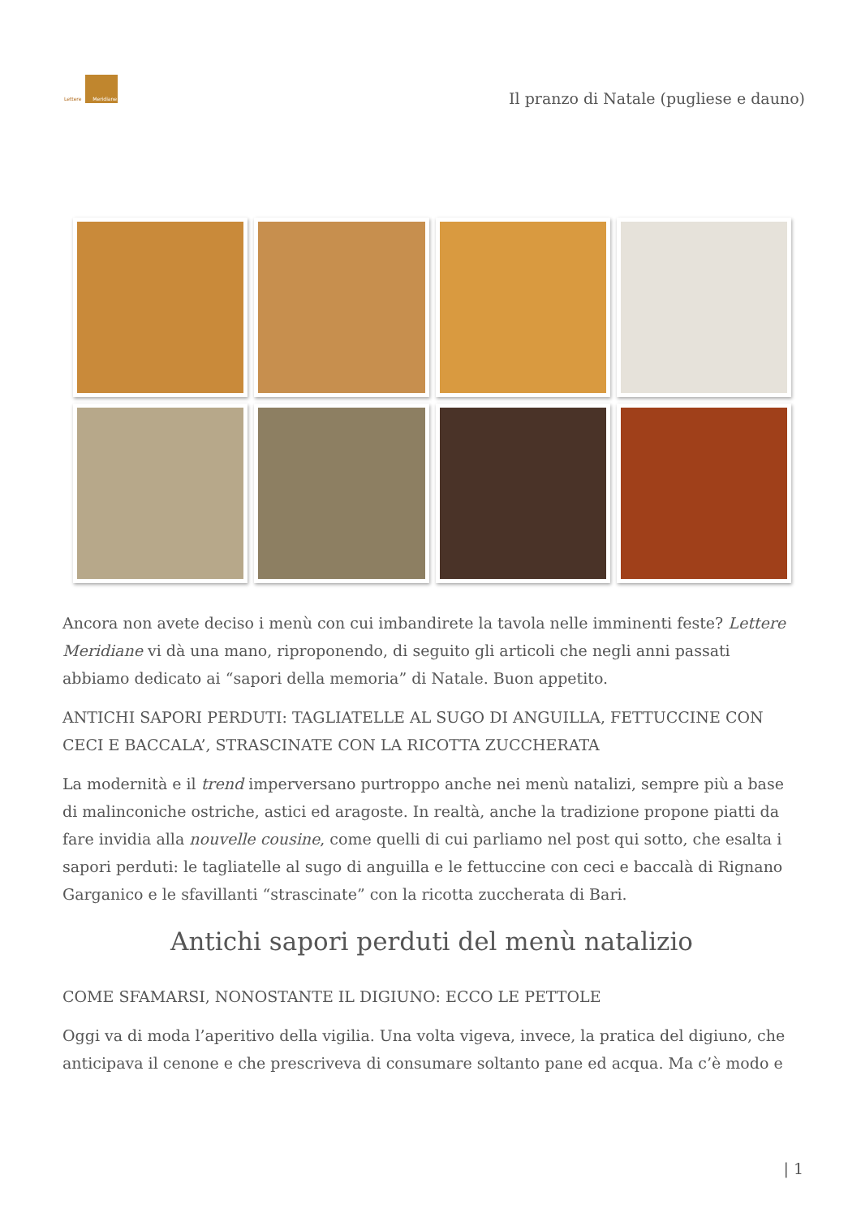Lettere Meridiane
Il pranzo di Natale (pugliese e dauno)
Ancora non avete deciso i menù con cui imbandirete la tavola nelle imminenti feste? Lettere Meridiane vi dà una mano, riproponendo, di seguito gli articoli che negli anni passati abbiamo dedicato ai “sapori della memoria” di Natale. Buon appetito.
ANTICHI SAPORI PERDUTI: TAGLIATELLE AL SUGO DI ANGUILLA, FETTUCCINE CON CECI E BACCALA’, STRASCINATE CON LA RICOTTA ZUCCHERATA
La modernità e il trend imperversano purtroppo anche nei menù natalizi, sempre più a base di malinconiche ostriche, astici ed aragoste. In realtà, anche la tradizione propone piatti da fare invidia alla nouvelle cousine, come quelli di cui parliamo nel post qui sotto, che esalta i sapori perduti: le tagliatelle al sugo di anguilla e le fettuccine con ceci e baccalà di Rignano Garganico e le sfavillanti “strascinate” con la ricotta zuccherata di Bari.
Antichi sapori perduti del menù natalizio
COME SFAMARSI, NONOSTANTE IL DIGIUNO: ECCO LE PETTOLE
Oggi va di moda l’aperitivo della vigilia. Una volta vigeva, invece, la pratica del digiuno, che anticipava il cenone e che prescriveva di consumare soltanto pane ed acqua. Ma c’è modo e
| 1